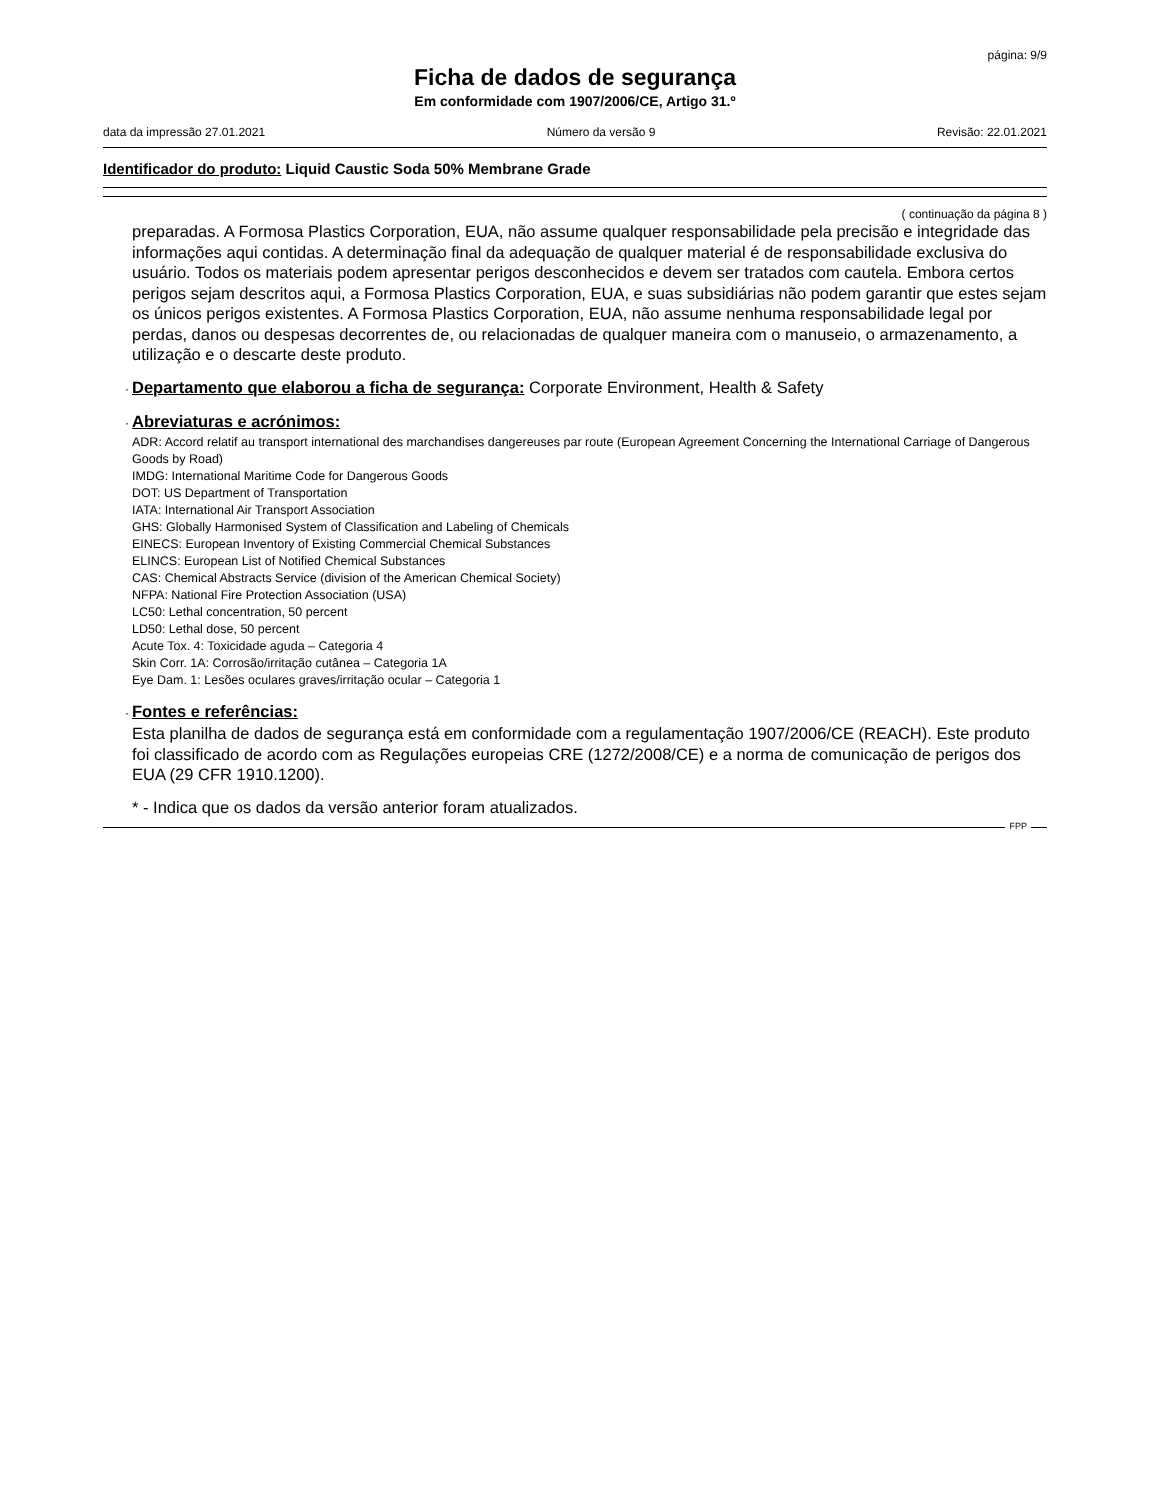página: 9/9
Ficha de dados de segurança
Em conformidade com 1907/2006/CE, Artigo 31.º
data da impressão 27.01.2021 Número da versão 9 Revisão: 22.01.2021
Identificador do produto: Liquid Caustic Soda 50% Membrane Grade
( continuação da página 8 )
preparadas. A Formosa Plastics Corporation, EUA, não assume qualquer responsabilidade pela precisão e integridade das informações aqui contidas. A determinação final da adequação de qualquer material é de responsabilidade exclusiva do usuário. Todos os materiais podem apresentar perigos desconhecidos e devem ser tratados com cautela. Embora certos perigos sejam descritos aqui, a Formosa Plastics Corporation, EUA, e suas subsidiárias não podem garantir que estes sejam os únicos perigos existentes. A Formosa Plastics Corporation, EUA, não assume nenhuma responsabilidade legal por perdas, danos ou despesas decorrentes de, ou relacionadas de qualquer maneira com o manuseio, o armazenamento, a utilização e o descarte deste produto.
· Departamento que elaborou a ficha de segurança: Corporate Environment, Health & Safety
· Abreviaturas e acrónimos:
ADR: Accord relatif au transport international des marchandises dangereuses par route (European Agreement Concerning the International Carriage of Dangerous Goods by Road)
IMDG: International Maritime Code for Dangerous Goods
DOT: US Department of Transportation
IATA: International Air Transport Association
GHS: Globally Harmonised System of Classification and Labeling of Chemicals
EINECS: European Inventory of Existing Commercial Chemical Substances
ELINCS: European List of Notified Chemical Substances
CAS: Chemical Abstracts Service (division of the American Chemical Society)
NFPA: National Fire Protection Association (USA)
LC50: Lethal concentration, 50 percent
LD50: Lethal dose, 50 percent
Acute Tox. 4: Toxicidade aguda – Categoria 4
Skin Corr. 1A: Corrosão/irritação cutânea – Categoria 1A
Eye Dam. 1: Lesões oculares graves/irritação ocular – Categoria 1
· Fontes e referências:
Esta planilha de dados de segurança está em conformidade com a regulamentação 1907/2006/CE (REACH). Este produto foi classificado de acordo com as Regulações europeias CRE (1272/2008/CE) e a norma de comunicação de perigos dos EUA (29 CFR 1910.1200).
* - Indica que os dados da versão anterior foram atualizados.
FPP